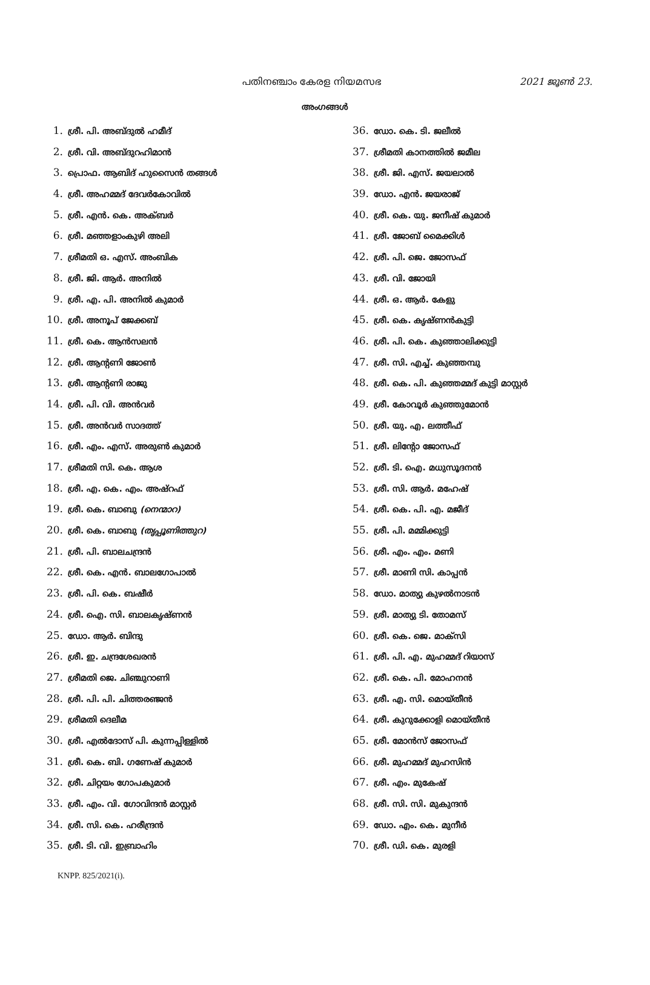പതിനഞ്ചാം കേരള നിയമസഭ 2021 ജൂൺ 23.
അംഗങ്ങൾ
1. ശ്രീ. പി. അബ്ദുൽ ഹമീദ്
2. ശ്രീ. വി. അബ്ദുറഹിമാൻ
3. പ്രൊഫ. ആബിദ് ഹുസൈൻ തങ്ങൾ
4. ശ്രീ. അഹമ്മദ് ദേവർകോവിൽ
5. ശ്രീ. എൻ. കെ. അക്ബർ
6. ശ്രീ. മഞ്ഞളാംകുഴി അലി
7. ശ്രീമതി ഒ. എസ്. അംബിക
8. ശ്രീ. ജി. ആർ. അനിൽ
9. ശ്രീ. എ. പി. അനിൽ കുമാർ
10. ശ്രീ. അനൂപ് ജേക്കബ്
11. ശ്രീ. കെ. ആൻസലൻ
12. ശ്രീ. ആന്റണി ജോൺ
13. ശ്രീ. ആന്റണി രാജു
14. ശ്രീ. പി. വി. അൻവർ
15. ശ്രീ. അൻവർ സാദത്ത്
16. ശ്രീ. എം. എസ്. അരുൺ കുമാർ
17. ശ്രീമതി സി. കെ. ആശ
18. ശ്രീ. എ. കെ. എം. അഷ്റഫ്
19. ശ്രീ. കെ. ബാബു (നെന്മാറ)
20. ശ്രീ. കെ. ബാബു (തൃപ്പൂണിത്തുറ)
21. ശ്രീ. പി. ബാലചന്ദ്രൻ
22. ശ്രീ. കെ. എൻ. ബാലഗോപാൽ
23. ശ്രീ. പി. കെ. ബഷീർ
24. ശ്രീ. ഐ. സി. ബാലകൃഷ്ണൻ
25. ഡോ. ആർ. ബിന്ദു
26. ശ്രീ. ഇ. ചന്ദ്രശേഖരൻ
27. ശ്രീമതി ജെ. ചിഞ്ചുറാണി
28. ശ്രീ. പി. പി. ചിത്തരഞ്ജൻ
29. ശ്രീമതി ദെലീമ
30. ശ്രീ. എൽദോസ് പി. കുന്നപ്പിള്ളിൽ
31. ശ്രീ. കെ. ബി. ഗണേഷ് കുമാർ
32. ശ്രീ. ചിറ്റയം ഗോപകുമാർ
33. ശ്രീ. എം. വി. ഗോവിന്ദൻ മാസ്റ്റർ
34. ശ്രീ. സി. കെ. ഹരീന്ദ്രൻ
35. ശ്രീ. ടി. വി. ഇബ്രാഹിം
36. ഡോ. കെ. ടി. ജലീൽ
37. ശ്രീമതി കാനത്തിൽ ജമീല
38. ശ്രീ. ജി. എസ്. ജയലാൽ
39. ഡോ. എൻ. ജയരാജ്
40. ശ്രീ. കെ. യു. ജനീഷ് കുമാർ
41. ശ്രീ. ജോബ് മൈക്കിൾ
42. ശ്രീ. പി. ജെ. ജോസഫ്
43. ശ്രീ. വി. ജോയി
44. ശ്രീ. ഒ. ആർ. കേളു
45. ശ്രീ. കെ. കൃഷ്ണൻകുട്ടി
46. ശ്രീ. പി. കെ. കുഞ്ഞാലിക്കുട്ടി
47. ശ്രീ. സി. എച്ച്. കുഞ്ഞമ്പു
48. ശ്രീ. കെ. പി. കുഞ്ഞമ്മദ് കുട്ടി മാസ്റ്റർ
49. ശ്രീ. കോവൂർ കുഞ്ഞുമോൻ
50. ശ്രീ. യു. എ. ലത്തീഫ്
51. ശ്രീ. ലിന്റോ ജോസഫ്
52. ശ്രീ. ടി. ഐ. മധുസൂദനൻ
53. ശ്രീ. സി. ആർ. മഹേഷ്
54. ശ്രീ. കെ. പി. എ. മജീദ്
55. ശ്രീ. പി. മമ്മിക്കുട്ടി
56. ശ്രീ. എം. എം. മണി
57. ശ്രീ. മാണി സി. കാപ്പൻ
58. ഡോ. മാത്യു കുഴൽനാടൻ
59. ശ്രീ. മാത്യു ടി. തോമസ്
60. ശ്രീ. കെ. ജെ. മാക്സി
61. ശ്രീ. പി. എ. മുഹമ്മദ് റിയാസ്
62. ശ്രീ. കെ. പി. മോഹനൻ
63. ശ്രീ. എ. സി. മൊയ്തീൻ
64. ശ്രീ. കുറുക്കോളി മൊയ്തീൻ
65. ശ്രീ. മോൻസ് ജോസഫ്
66. ശ്രീ. മുഹമ്മദ് മുഹസിൻ
67. ശ്രീ. എം. മുകേഷ്
68. ശ്രീ. സി. സി. മുകുന്ദൻ
69. ഡോ. എം. കെ. മുനീർ
70. ശ്രീ. ഡി. കെ. മുരളി
KNPP. 825/2021(i).